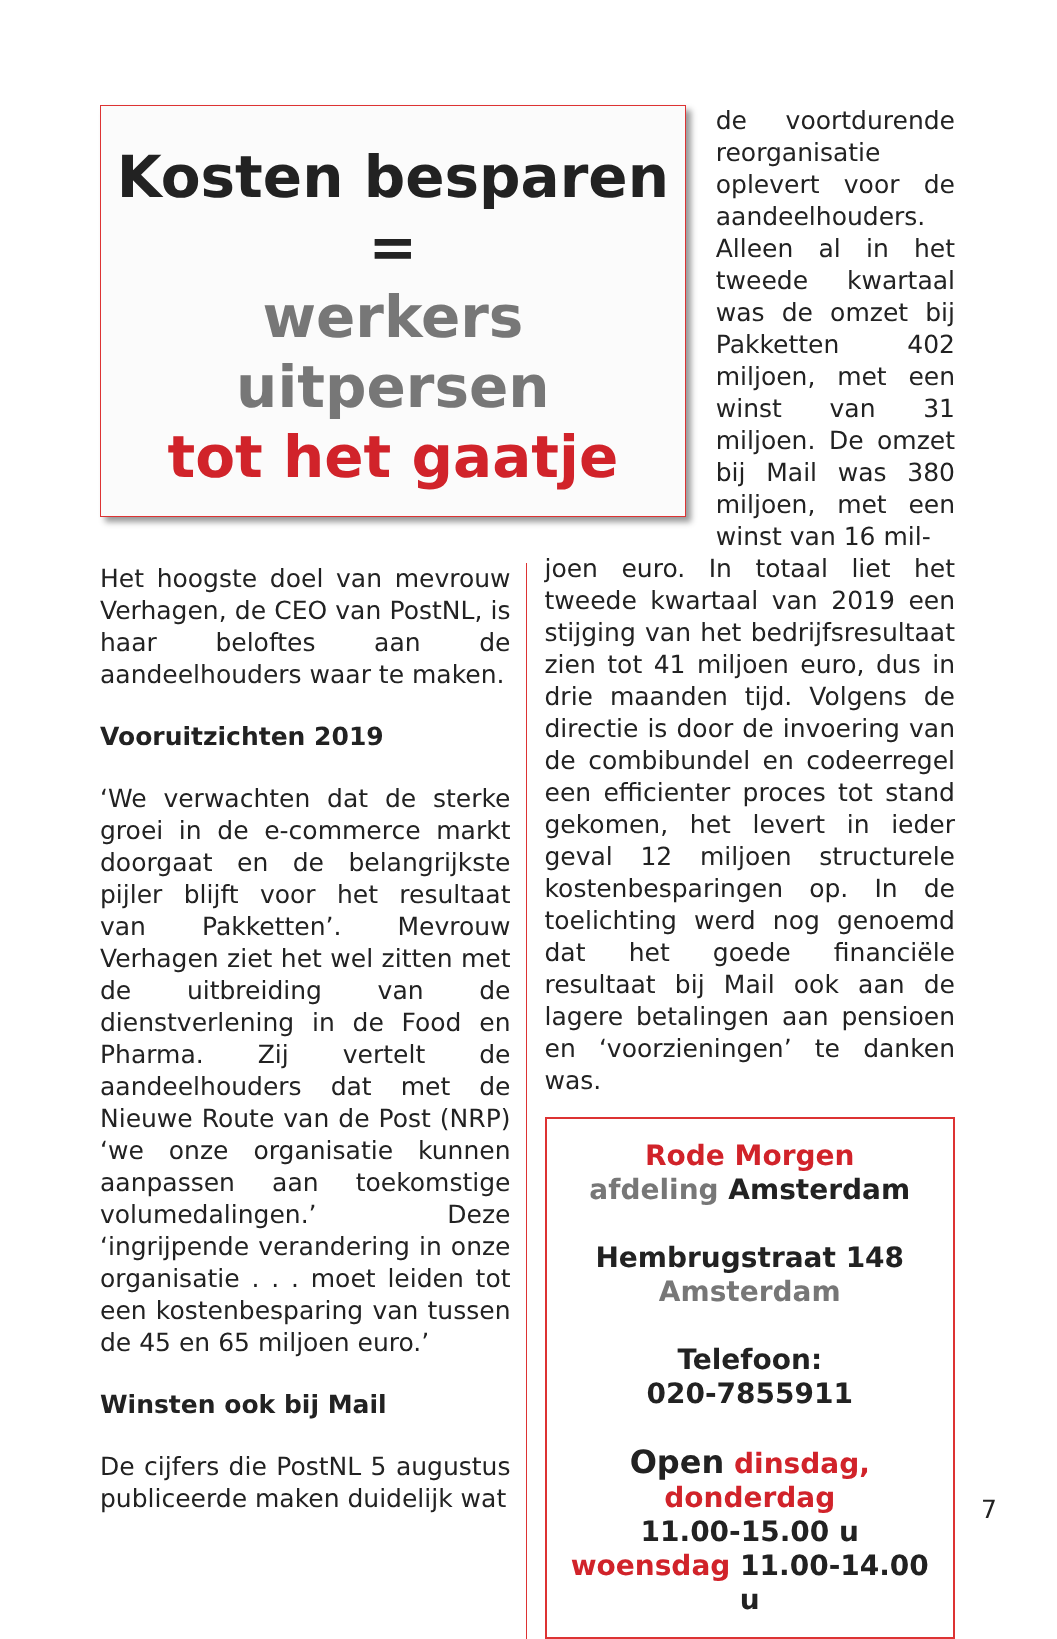Kosten besparen
=
werkers
uitpersen
tot het gaatje
de voortdurende reorganisatie oplevert voor de aandeelhouders. Alleen al in het tweede kwartaal was de omzet bij Pakketten 402 miljoen, met een winst van 31 miljoen. De omzet bij Mail was 380 miljoen, met een winst van 16 mil-
Het hoogste doel van mevrouw Verhagen, de CEO van PostNL, is haar beloftes aan de aandeelhouders waar te maken.
Vooruitzichten 2019
‘We verwachten dat de sterke groei in de e-commerce markt doorgaat en de belangrijkste pijler blijft voor het resultaat van Pakketten’. Mevrouw Verhagen ziet het wel zitten met de uitbreiding van de dienstverlening in de Food en Pharma. Zij vertelt de aandeelhouders dat met de Nieuwe Route van de Post (NRP) ‘we onze organisatie kunnen aanpassen aan toekomstige volumedalingen.’ Deze ‘ingrijpende verandering in onze organisatie . . . moet leiden tot een kostenbesparing van tussen de 45 en 65 miljoen euro.’
Winsten ook bij Mail
De cijfers die PostNL 5 augustus publiceerde maken duidelijk wat
joen euro. In totaal liet het tweede kwartaal van 2019 een stijging van het bedrijfsresultaat zien tot 41 miljoen euro, dus in drie maanden tijd. Volgens de directie is door de invoering van de combibundel en codeerregel een efficienter proces tot stand gekomen, het levert in ieder geval 12 miljoen structurele kostenbesparingen op. In de toelichting werd nog genoemd dat het goede financiële resultaat bij Mail ook aan de lagere betalingen aan pensioen en ‘voorzieningen’ te danken was.
Rode Morgen
afdeling Amsterdam
Hembrugstraat 148
Amsterdam
Telefoon:
020-7855911
Open dinsdag, donderdag
11.00-15.00 u
woensdag 11.00-14.00 u
7